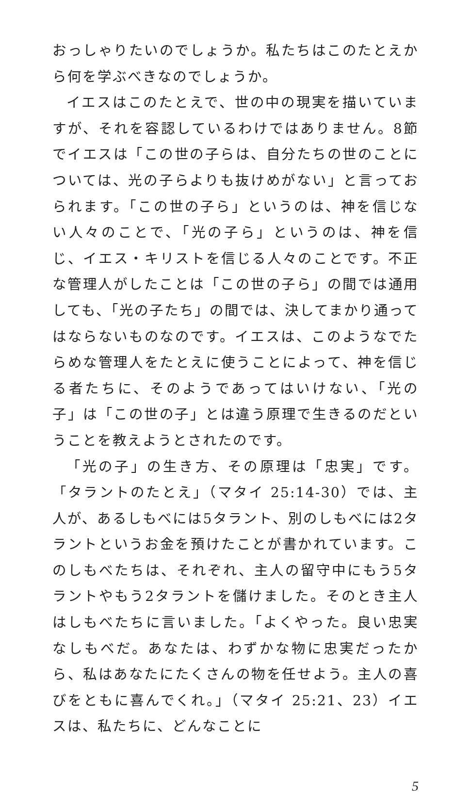おっしゃりたいのでしょうか。私たちはこのたとえから何を学ぶべきなのでしょうか。
イエスはこのたとえで、世の中の現実を描いていますが、それを容認しているわけではありません。8節でイエスは「この世の子らは、自分たちの世のことについては、光の子らよりも抜けめがない」と言っておられます。「この世の子ら」というのは、神を信じない人々のことで、「光の子ら」というのは、神を信じ、イエス・キリストを信じる人々のことです。不正な管理人がしたことは「この世の子ら」の間では通用しても、「光の子たち」の間では、決してまかり通ってはならないものなのです。イエスは、このようなでたらめな管理人をたとえに使うことによって、神を信じる者たちに、そのようであってはいけない、「光の子」は「この世の子」とは違う原理で生きるのだということを教えようとされたのです。
「光の子」の生き方、その原理は「忠実」です。「タラントのたとえ」（マタイ 25:14-30）では、主人が、あるしもべには5タラント、別のしもべには2タラントというお金を預けたことが書かれています。このしもべたちは、それぞれ、主人の留守中にもう5タラントやもう2タラントを儲けました。そのとき主人はしもべたちに言いました。「よくやった。良い忠実なしもべだ。あなたは、わずかな物に忠実だったから、私はあなたにたくさんの物を任せよう。主人の喜びをともに喜んでくれ。」（マタイ 25:21、23）イエスは、私たちに、どんなことに
5